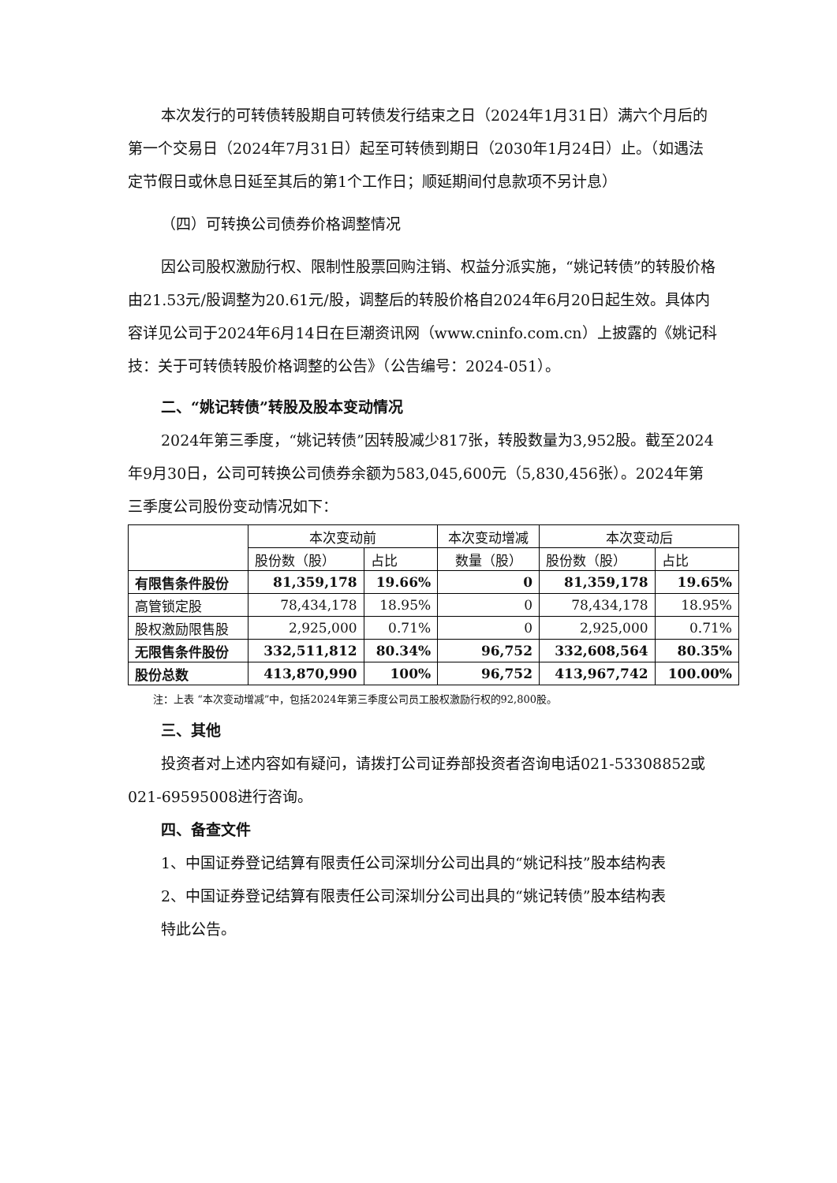本次发行的可转债转股期自可转债发行结束之日（2024年1月31日）满六个月后的第一个交易日（2024年7月31日）起至可转债到期日（2030年1月24日）止。（如遇法定节假日或休息日延至其后的第1个工作日；顺延期间付息款项不另计息）
（四）可转换公司债券价格调整情况
因公司股权激励行权、限制性股票回购注销、权益分派实施，“姚记转债”的转股价格由21.53元/股调整为20.61元/股，调整后的转股价格自2024年6月20日起生效。具体内容详见公司于2024年6月14日在巨潮资讯网（www.cninfo.com.cn）上披露的《姚记科技：关于可转债转股价格调整的公告》（公告编号：2024-051）。
二、“姚记转债”转股及股本变动情况
2024年第三季度，“姚记转债”因转股减少817张，转股数量为3,952股。截至2024年9月30日，公司可转换公司债券余额为583,045,600元（5,830,456张）。2024年第三季度公司股份变动情况如下：
| | 本次变动前 | | 本次变动增减 | 本次变动后 | |
| --- | --- | --- | --- | --- | --- |
| | 股份数（股） | 占比 | 数量（股） | 股份数（股） | 占比 |
| 有限售条件股份 | 81,359,178 | 19.66% | 0 | 81,359,178 | 19.65% |
| 高管锁定股 | 78,434,178 | 18.95% | 0 | 78,434,178 | 18.95% |
| 股权激励限售股 | 2,925,000 | 0.71% | 0 | 2,925,000 | 0.71% |
| 无限售条件股份 | 332,511,812 | 80.34% | 96,752 | 332,608,564 | 80.35% |
| 股份总数 | 413,870,990 | 100% | 96,752 | 413,967,742 | 100.00% |
注：上表 “本次变动增减”中，包括2024年第三季度公司员工股权激励行权的92,800股。
三、其他
投资者对上述内容如有疑问，请拨打公司证券部投资者咨询电话021-53308852或021-69595008进行咨询。
四、备查文件
1、中国证券登记结算有限责任公司深圳分公司出具的“姚记科技”股本结构表
2、中国证券登记结算有限责任公司深圳分公司出具的“姚记转债”股本结构表
特此公告。